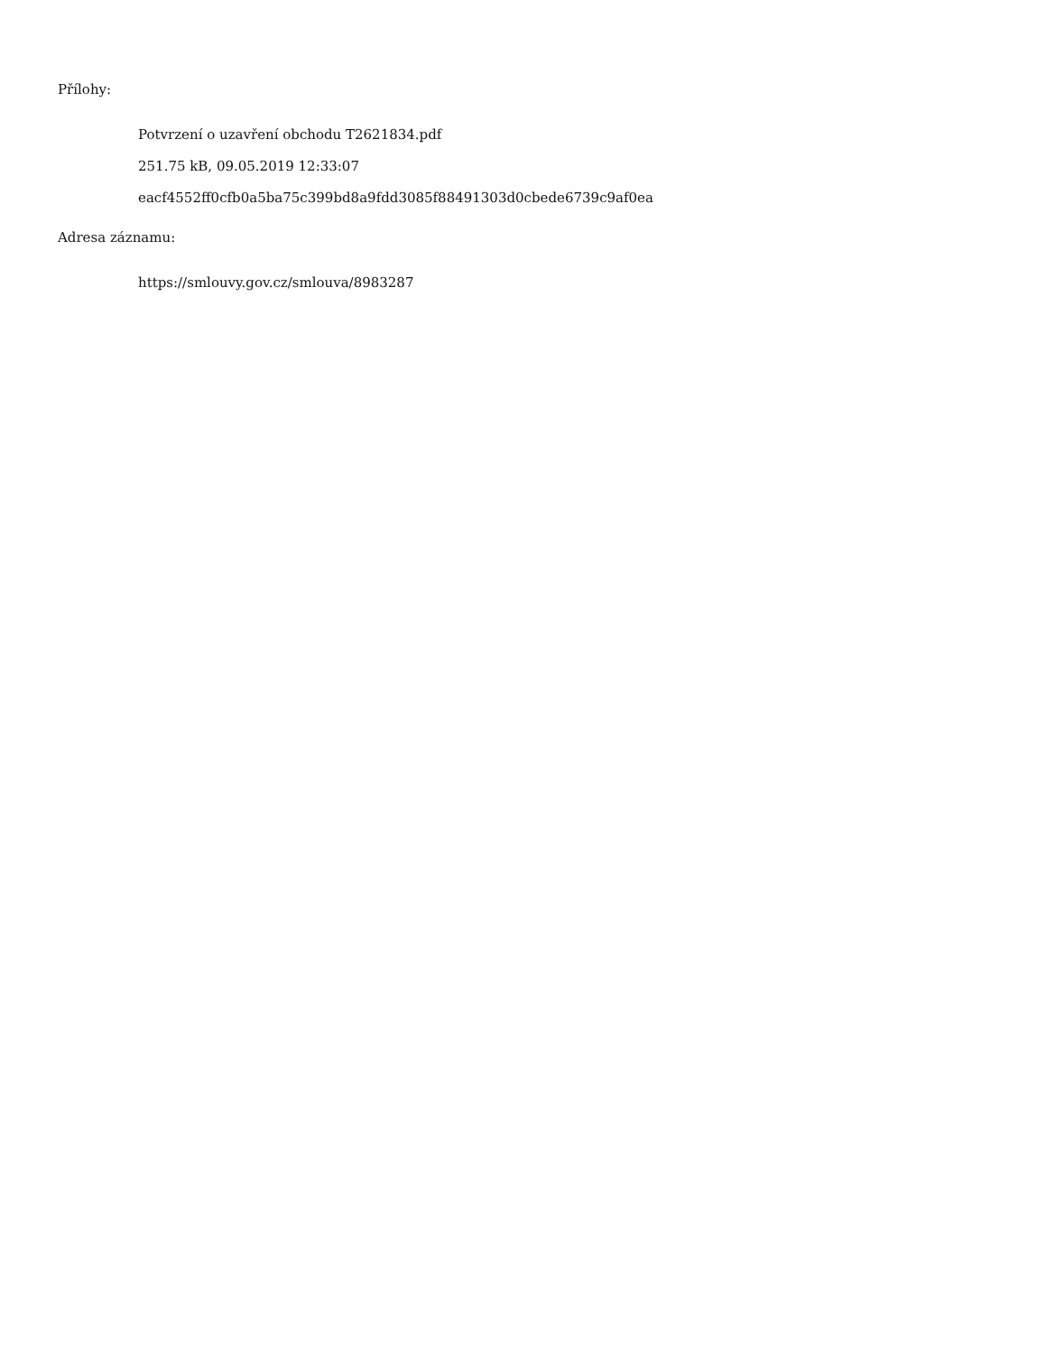Přílohy:
Potvrzení o uzavření obchodu T2621834.pdf
251.75 kB, 09.05.2019 12:33:07
eacf4552ff0cfb0a5ba75c399bd8a9fdd3085f88491303d0cbede6739c9af0ea
Adresa záznamu:
https://smlouvy.gov.cz/smlouva/8983287